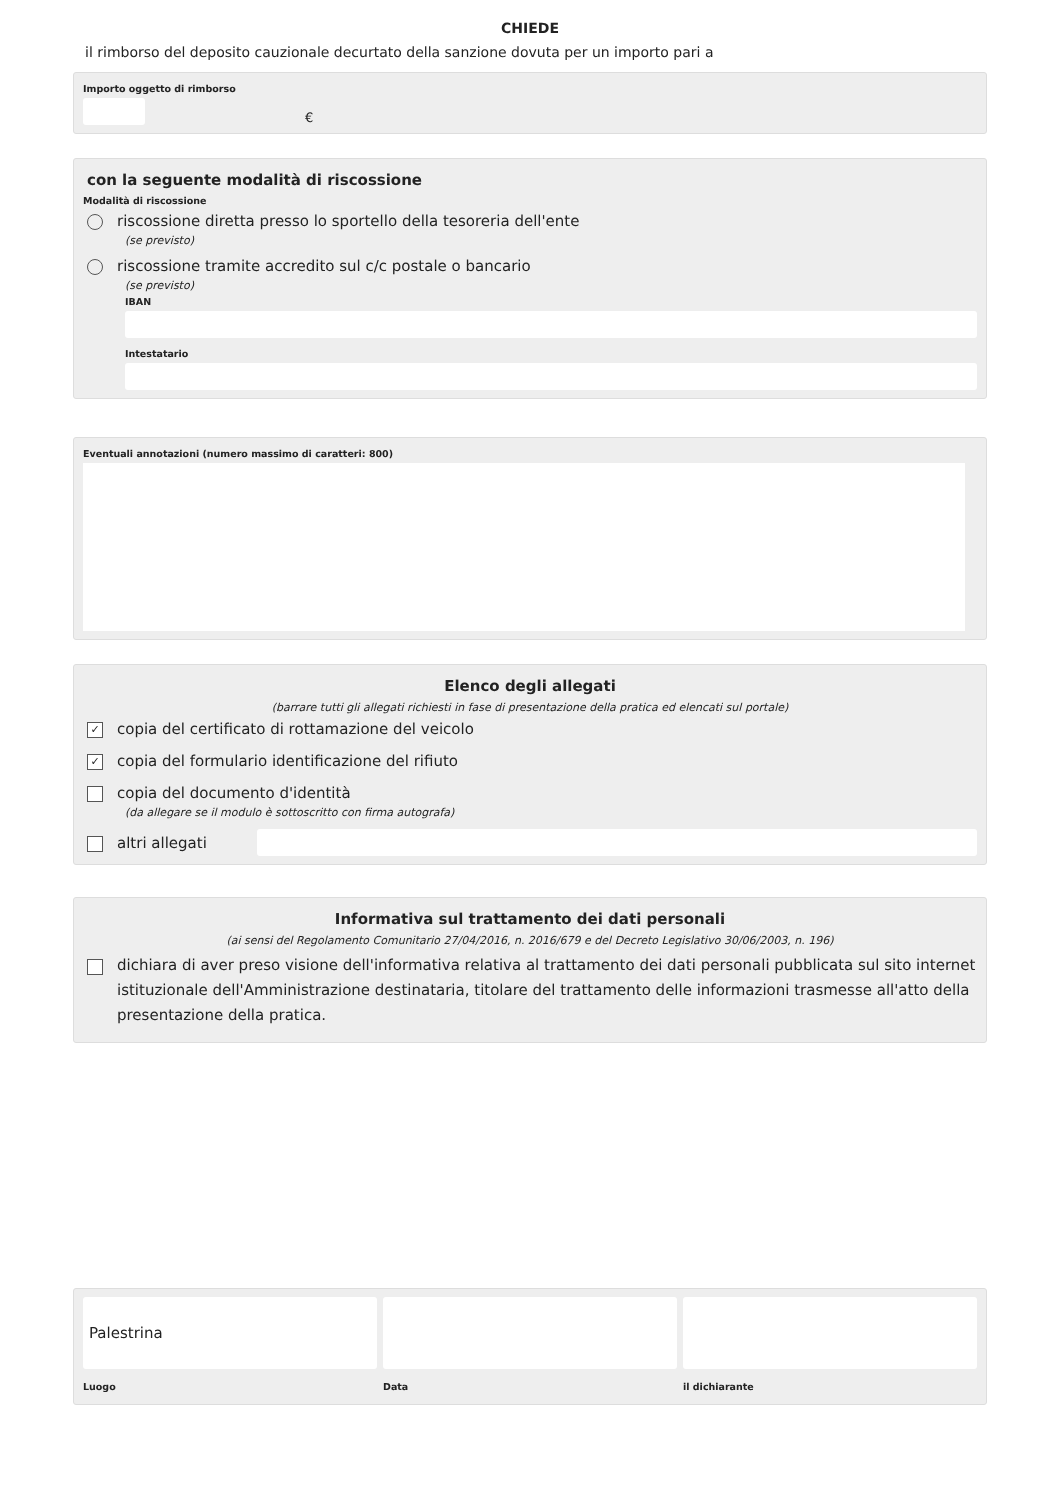CHIEDE
il rimborso del deposito cauzionale decurtato della sanzione dovuta per un importo pari a
Importo oggetto di rimborso
€
con la seguente modalità di riscossione
Modalità di riscossione
riscossione diretta presso lo sportello della tesoreria dell'ente
(se previsto)
riscossione tramite accredito sul c/c postale o bancario
(se previsto)
IBAN
Intestatario
Eventuali annotazioni (numero massimo di caratteri: 800)
Elenco degli allegati
(barrare tutti gli allegati richiesti in fase di presentazione della pratica ed elencati sul portale)
✓ copia del certificato di rottamazione del veicolo
✓ copia del formulario identificazione del rifiuto
copia del documento d'identità
(da allegare se il modulo è sottoscritto con firma autografa)
altri allegati
Informativa sul trattamento dei dati personali
(ai sensi del Regolamento Comunitario 27/04/2016, n. 2016/679 e del Decreto Legislativo 30/06/2003, n. 196)
dichiara di aver preso visione dell'informativa relativa al trattamento dei dati personali pubblicata sul sito internet istituzionale dell'Amministrazione destinataria, titolare del trattamento delle informazioni trasmesse all'atto della presentazione della pratica.
Palestrina
Luogo
Data il dichiarante